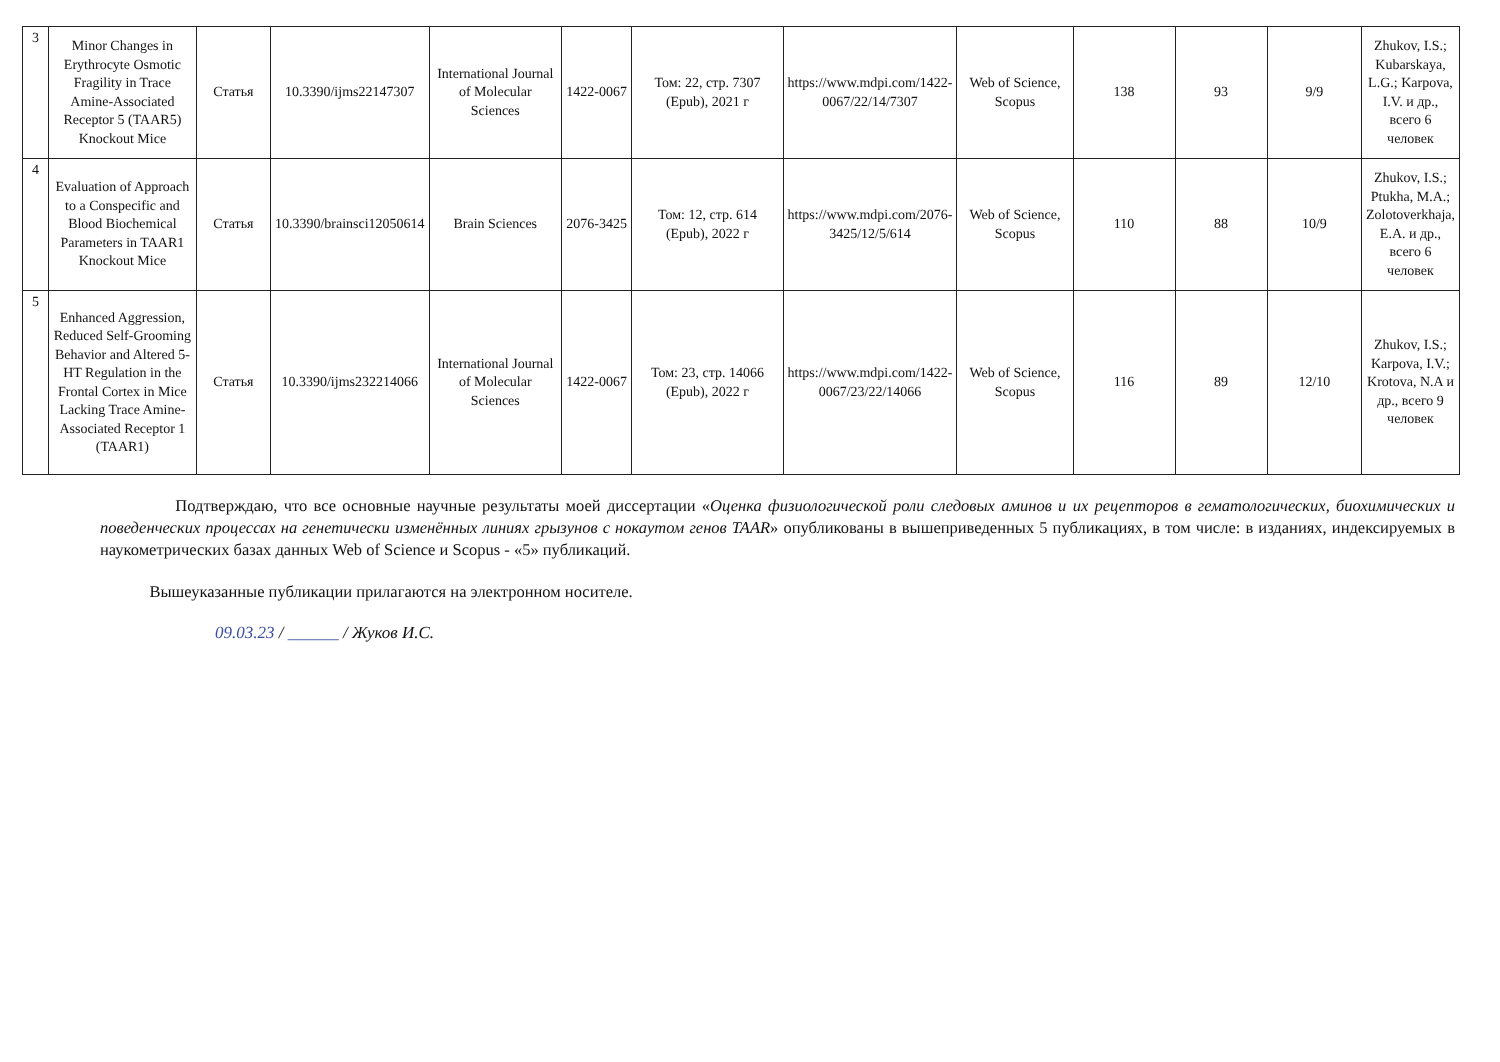| 3 | Minor Changes in Erythrocyte Osmotic Fragility in Trace Amine-Associated Receptor 5 (TAAR5) Knockout Mice | Статья | 10.3390/ijms22147307 | International Journal of Molecular Sciences | 1422-0067 | Том: 22, стр. 7307 (Epub), 2021 г | https://www.mdpi.com/1422-0067/22/14/7307 | Web of Science, Scopus | 138 | 93 | 9/9 | Zhukov, I.S.; Kubarskaya, L.G.; Karpova, I.V. и др., всего 6 человек |
| 4 | Evaluation of Approach to a Conspecific and Blood Biochemical Parameters in TAAR1 Knockout Mice | Статья | 10.3390/brainsci12050614 | Brain Sciences | 2076-3425 | Том: 12, стр. 614 (Epub), 2022 г | https://www.mdpi.com/2076-3425/12/5/614 | Web of Science, Scopus | 110 | 88 | 10/9 | Zhukov, I.S.; Ptukha, M.A.; Zolotoverkhaja, E.A. и др., всего 6 человек |
| 5 | Enhanced Aggression, Reduced Self-Grooming Behavior and Altered 5-HT Regulation in the Frontal Cortex in Mice Lacking Trace Amine-Associated Receptor 1 (TAAR1) | Статья | 10.3390/ijms232214066 | International Journal of Molecular Sciences | 1422-0067 | Том: 23, стр. 14066 (Epub), 2022 г | https://www.mdpi.com/1422-0067/23/22/14066 | Web of Science, Scopus | 116 | 89 | 12/10 | Zhukov, I.S.; Karpova, I.V.; Krotova, N.A и др., всего 9 человек |
Подтверждаю, что все основные научные результаты моей диссертации «Оценка физиологической роли следовых аминов и их рецепторов в гематологических, биохимических и поведенческих процессах на генетически изменённых линиях грызунов с нокаутом генов TAAR» опубликованы в вышеприведенных 5 публикациях, в том числе: в изданиях, индексируемых в наукометрических базах данных Web of Science и Scopus - «5» публикаций.
Вышеуказанные публикации прилагаются на электронном носителе.
09.03.23 / ______ / Жуков И.С.